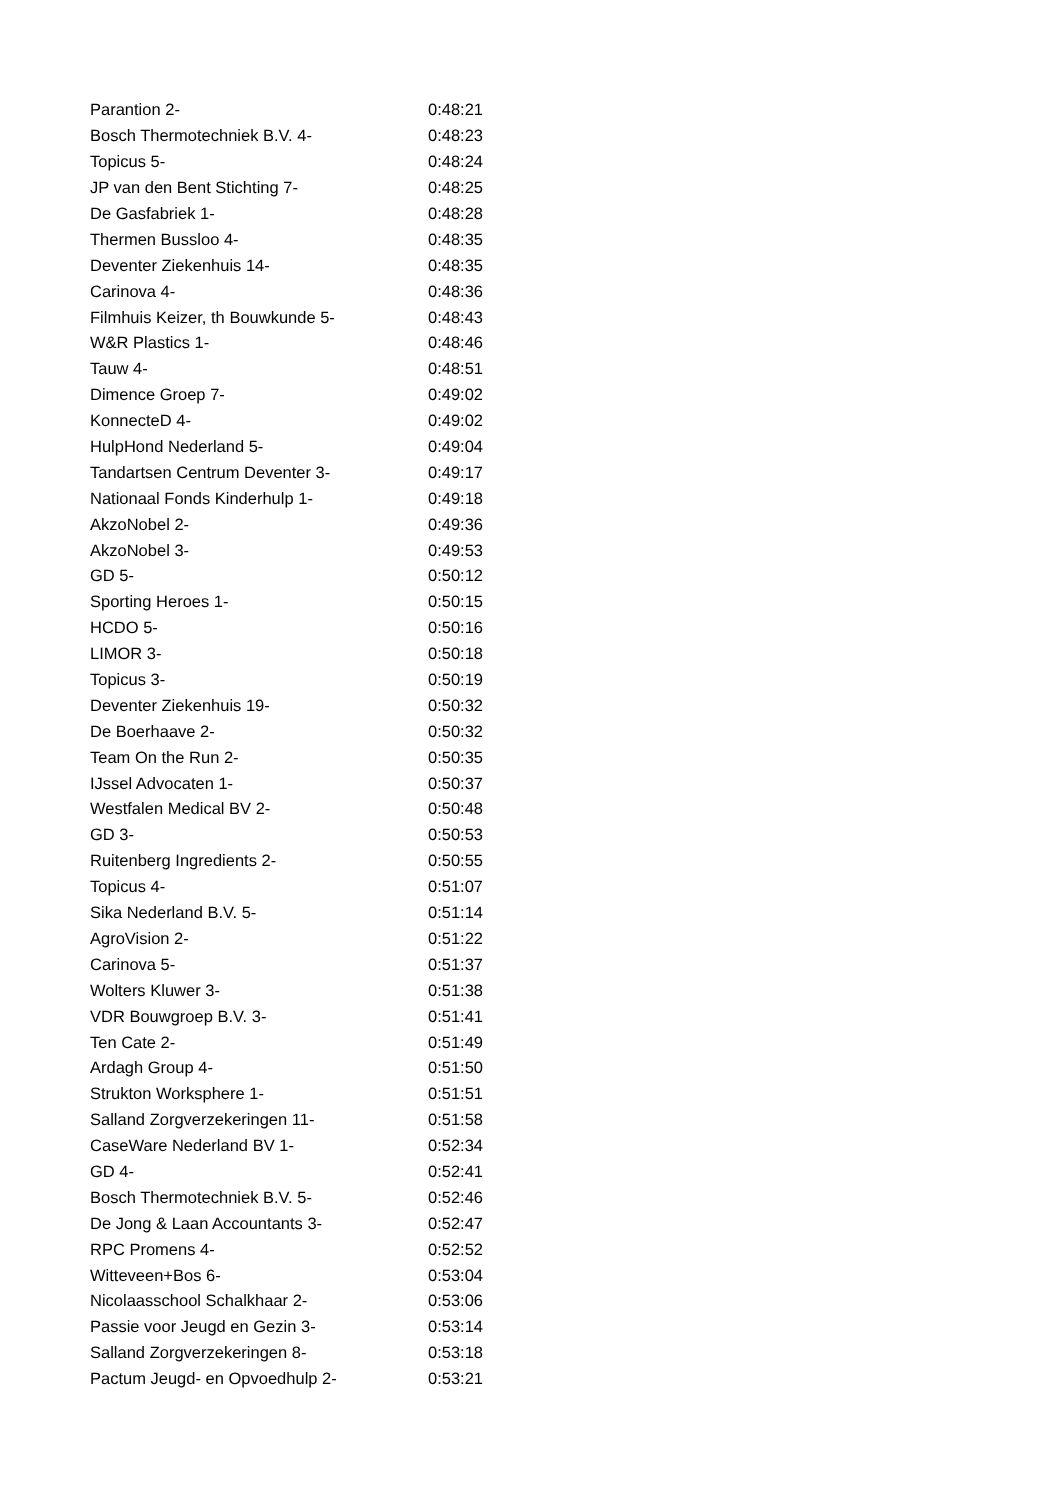| Parantion 2- | 0:48:21 |
| Bosch Thermotechniek B.V. 4- | 0:48:23 |
| Topicus 5- | 0:48:24 |
| JP van den Bent Stichting 7- | 0:48:25 |
| De Gasfabriek 1- | 0:48:28 |
| Thermen Bussloo 4- | 0:48:35 |
| Deventer Ziekenhuis 14- | 0:48:35 |
| Carinova 4- | 0:48:36 |
| Filmhuis Keizer, th Bouwkunde 5- | 0:48:43 |
| W&R Plastics 1- | 0:48:46 |
| Tauw 4- | 0:48:51 |
| Dimence Groep 7- | 0:49:02 |
| KonnecteD 4- | 0:49:02 |
| HulpHond Nederland 5- | 0:49:04 |
| Tandartsen Centrum Deventer 3- | 0:49:17 |
| Nationaal Fonds Kinderhulp 1- | 0:49:18 |
| AkzoNobel 2- | 0:49:36 |
| AkzoNobel 3- | 0:49:53 |
| GD 5- | 0:50:12 |
| Sporting Heroes 1- | 0:50:15 |
| HCDO 5- | 0:50:16 |
| LIMOR 3- | 0:50:18 |
| Topicus 3- | 0:50:19 |
| Deventer Ziekenhuis 19- | 0:50:32 |
| De Boerhaave 2- | 0:50:32 |
| Team On the Run 2- | 0:50:35 |
| IJssel Advocaten 1- | 0:50:37 |
| Westfalen Medical BV 2- | 0:50:48 |
| GD 3- | 0:50:53 |
| Ruitenberg Ingredients 2- | 0:50:55 |
| Topicus 4- | 0:51:07 |
| Sika Nederland B.V. 5- | 0:51:14 |
| AgroVision 2- | 0:51:22 |
| Carinova 5- | 0:51:37 |
| Wolters Kluwer 3- | 0:51:38 |
| VDR Bouwgroep B.V. 3- | 0:51:41 |
| Ten Cate 2- | 0:51:49 |
| Ardagh Group 4- | 0:51:50 |
| Strukton Worksphere 1- | 0:51:51 |
| Salland Zorgverzekeringen 11- | 0:51:58 |
| CaseWare Nederland BV 1- | 0:52:34 |
| GD 4- | 0:52:41 |
| Bosch Thermotechniek B.V. 5- | 0:52:46 |
| De Jong & Laan Accountants 3- | 0:52:47 |
| RPC Promens 4- | 0:52:52 |
| Witteveen+Bos 6- | 0:53:04 |
| Nicolaasschool Schalkhaar 2- | 0:53:06 |
| Passie voor Jeugd en Gezin 3- | 0:53:14 |
| Salland Zorgverzekeringen 8- | 0:53:18 |
| Pactum Jeugd- en Opvoedhulp 2- | 0:53:21 |